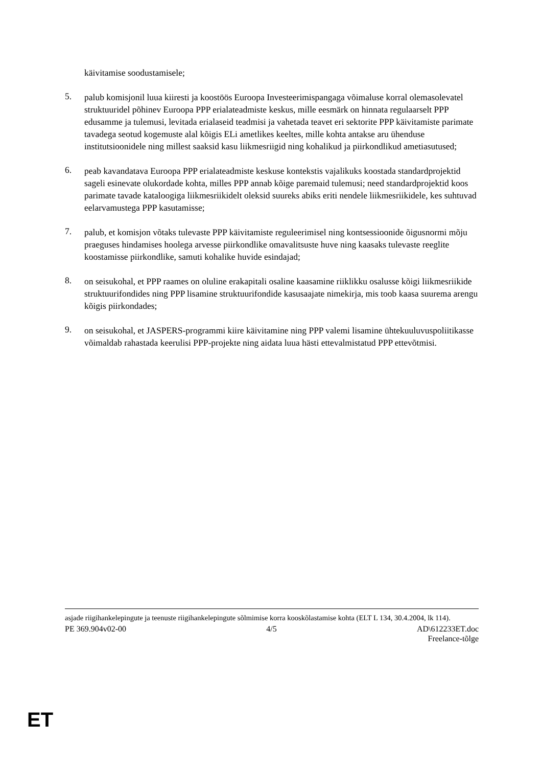käivitamise soodustamisele;
5.
palub komisjonil luua kiiresti ja koostöös Euroopa Investeerimispangaga võimaluse korral olemasolevatel struktuuridel põhinev Euroopa PPP erialateadmiste keskus, mille eesmärk on hinnata regulaarselt PPP edusamme ja tulemusi, levitada erialaseid teadmisi ja vahetada teavet eri sektorite PPP käivitamiste parimate tavadega seotud kogemuste alal kõigis ELi ametlikes keeltes, mille kohta antakse aru ühenduse institutsioonidele ning millest saaksid kasu liikmesriigid ning kohalikud ja piirkondlikud ametiasutused;
6.
peab kavandatava Euroopa PPP erialateadmiste keskuse kontekstis vajalikuks koostada standardprojektid sageli esinevate olukordade kohta, milles PPP annab kõige paremaid tulemusi; need standardprojektid koos parimate tavade kataloogiga liikmesriikidelt oleksid suureks abiks eriti nendele liikmesriikidele, kes suhtuvad eelarvamustega PPP kasutamisse;
7.
palub, et komisjon võtaks tulevaste PPP käivitamiste reguleerimisel ning kontsessioonide õigusnormi mõju praeguses hindamises hoolega arvesse piirkondlike omavalitsuste huve ning kaasaks tulevaste reeglite koostamisse piirkondlike, samuti kohalike huvide esindajad;
8.
on seisukohal, et PPP raames on oluline erakapitali osaline kaasamine riiklikku osalusse kõigi liikmesriikide struktuurifondides ning PPP lisamine struktuurifondide kasusaajate nimekirja, mis toob kaasa suurema arengu kõigis piirkondades;
9.
on seisukohal, et JASPERS-programmi kiire käivitamine ning PPP valemi lisamine ühtekuuluvuspoliitikasse võimaldab rahastada keerulisi PPP-projekte ning aidata luua hästi ettevalmistatud PPP ettevõtmisi.
asjade riigihankelepingute ja teenuste riigihankelepingute sõlmimise korra kooskõlastamise kohta (ELT L 134, 30.4.2004, lk 114).
PE 369.904v02-00 4/5 AD\612233ET.doc
Freelance-tõlge
ET